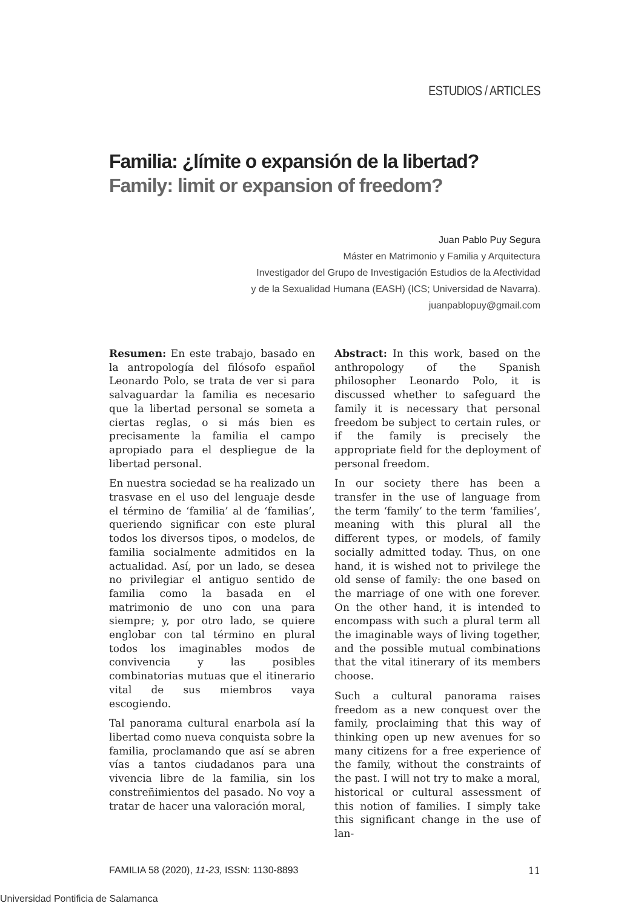ESTUDIOS / ARTICLES
Familia: ¿límite o expansión de la libertad?
Family: limit or expansion of freedom?
Juan Pablo Puy Segura
Máster en Matrimonio y Familia y Arquitectura
Investigador del Grupo de Investigación Estudios de la Afectividad
y de la Sexualidad Humana (EASH) (ICS; Universidad de Navarra).
juanpablopuy@gmail.com
Resumen: En este trabajo, basado en la antropología del filósofo español Leonardo Polo, se trata de ver si para salvaguardar la familia es necesario que la libertad personal se someta a ciertas reglas, o si más bien es precisamente la familia el campo apropiado para el despliegue de la libertad personal.
En nuestra sociedad se ha realizado un trasvase en el uso del lenguaje desde el término de ‘familia’ al de ‘familias’, queriendo significar con este plural todos los diversos tipos, o modelos, de familia socialmente admitidos en la actualidad. Así, por un lado, se desea no privilegiar el antiguo sentido de familia como la basada en el matrimonio de uno con una para siempre; y, por otro lado, se quiere englobar con tal término en plural todos los imaginables modos de convivencia y las posibles combinatorias mutuas que el itinerario vital de sus miembros vaya escogiendo.
Tal panorama cultural enarbola así la libertad como nueva conquista sobre la familia, proclamando que así se abren vías a tantos ciudadanos para una vivencia libre de la familia, sin los constreñimientos del pasado. No voy a tratar de hacer una valoración moral,
Abstract: In this work, based on the anthropology of the Spanish philosopher Leonardo Polo, it is discussed whether to safeguard the family it is necessary that personal freedom be subject to certain rules, or if the family is precisely the appropriate field for the deployment of personal freedom.
In our society there has been a transfer in the use of language from the term ‘family’ to the term ‘families’, meaning with this plural all the different types, or models, of family socially admitted today. Thus, on one hand, it is wished not to privilege the old sense of family: the one based on the marriage of one with one forever. On the other hand, it is intended to encompass with such a plural term all the imaginable ways of living together, and the possible mutual combinations that the vital itinerary of its members choose.
Such a cultural panorama raises freedom as a new conquest over the family, proclaiming that this way of thinking open up new avenues for so many citizens for a free experience of the family, without the constraints of the past. I will not try to make a moral, historical or cultural assessment of this notion of families. I simply take this significant change in the use of lan-
FAMILIA 58 (2020), 11-23, ISSN: 1130-8893 11
Universidad Pontificia de Salamanca